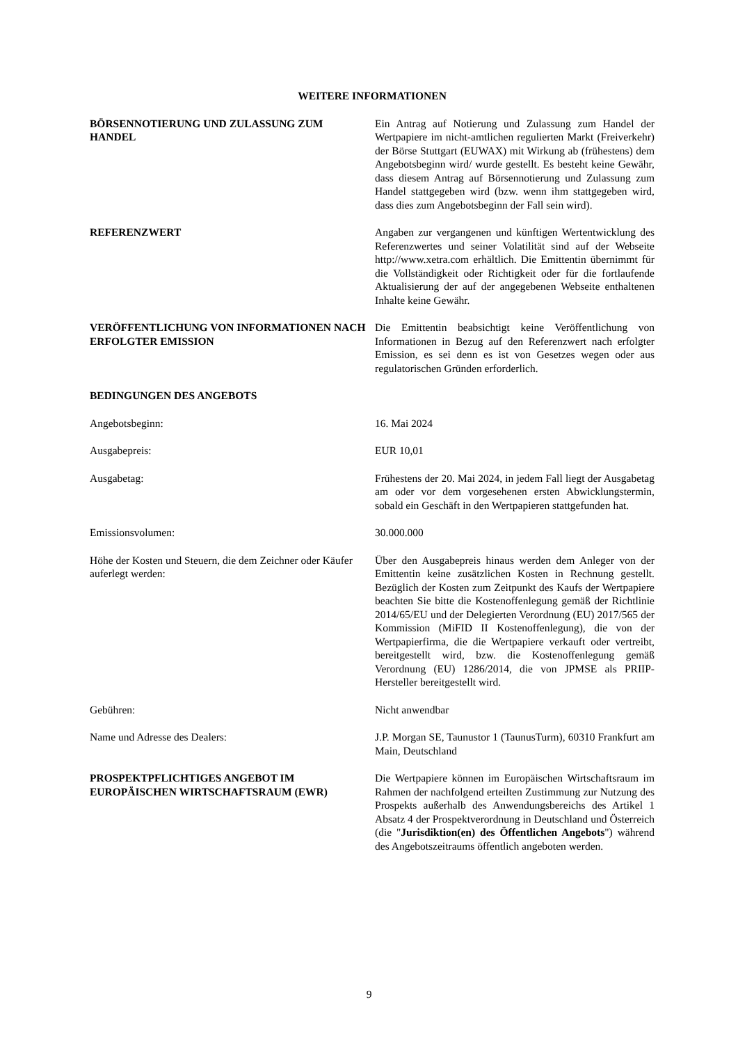WEITERE INFORMATIONEN
BÖRSENNOTIERUNG UND ZULASSUNG ZUM HANDEL Ein Antrag auf Notierung und Zulassung zum Handel der Wertpapiere im nicht-amtlichen regulierten Markt (Freiverkehr) der Börse Stuttgart (EUWAX) mit Wirkung ab (frühestens) dem Angebotsbeginn wird/ wurde gestellt. Es besteht keine Gewähr, dass diesem Antrag auf Börsennotierung und Zulassung zum Handel stattgegeben wird (bzw. wenn ihm stattgegeben wird, dass dies zum Angebotsbeginn der Fall sein wird).
REFERENZWERT Angaben zur vergangenen und künftigen Wertentwicklung des Referenzwertes und seiner Volatilität sind auf der Webseite http://www.xetra.com erhältlich. Die Emittentin übernimmt für die Vollständigkeit oder Richtigkeit oder für die fortlaufende Aktualisierung der auf der angegebenen Webseite enthaltenen Inhalte keine Gewähr.
VERÖFFENTLICHUNG VON INFORMATIONEN NACH ERFOLGTER EMISSION
Die Emittentin beabsichtigt keine Veröffentlichung von Informationen in Bezug auf den Referenzwert nach erfolgter Emission, es sei denn es ist von Gesetzes wegen oder aus regulatorischen Gründen erforderlich.
BEDINGUNGEN DES ANGEBOTS
Angebotsbeginn: 16. Mai 2024
Ausgabepreis: EUR 10,01
Ausgabetag: Frühestens der 20. Mai 2024, in jedem Fall liegt der Ausgabetag am oder vor dem vorgesehenen ersten Abwicklungstermin, sobald ein Geschäft in den Wertpapieren stattgefunden hat.
Emissionsvolumen: 30.000.000
Höhe der Kosten und Steuern, die dem Zeichner oder Käufer auferlegt werden:
Über den Ausgabepreis hinaus werden dem Anleger von der Emittentin keine zusätzlichen Kosten in Rechnung gestellt. Bezüglich der Kosten zum Zeitpunkt des Kaufs der Wertpapiere beachten Sie bitte die Kostenoffenlegung gemäß der Richtlinie 2014/65/EU und der Delegierten Verordnung (EU) 2017/565 der Kommission (MiFID II Kostenoffenlegung), die von der Wertpapierfirma, die die Wertpapiere verkauft oder vertreibt, bereitgestellt wird, bzw. die Kostenoffenlegung gemäß Verordnung (EU) 1286/2014, die von JPMSE als PRIIP-Hersteller bereitgestellt wird.
Gebühren: Nicht anwendbar
Name und Adresse des Dealers: J.P. Morgan SE, Taunustor 1 (TaunusTurm), 60310 Frankfurt am Main, Deutschland
PROSPEKTPFLICHTIGES ANGEBOT IM EUROPÄISCHEN WIRTSCHAFTSRAUM (EWR)
Die Wertpapiere können im Europäischen Wirtschaftsraum im Rahmen der nachfolgend erteilten Zustimmung zur Nutzung des Prospekts außerhalb des Anwendungsbereichs des Artikel 1 Absatz 4 der Prospektverordnung in Deutschland und Österreich (die "Jurisdiktion(en) des Öffentlichen Angebots") während des Angebotszeitraums öffentlich angeboten werden.
9